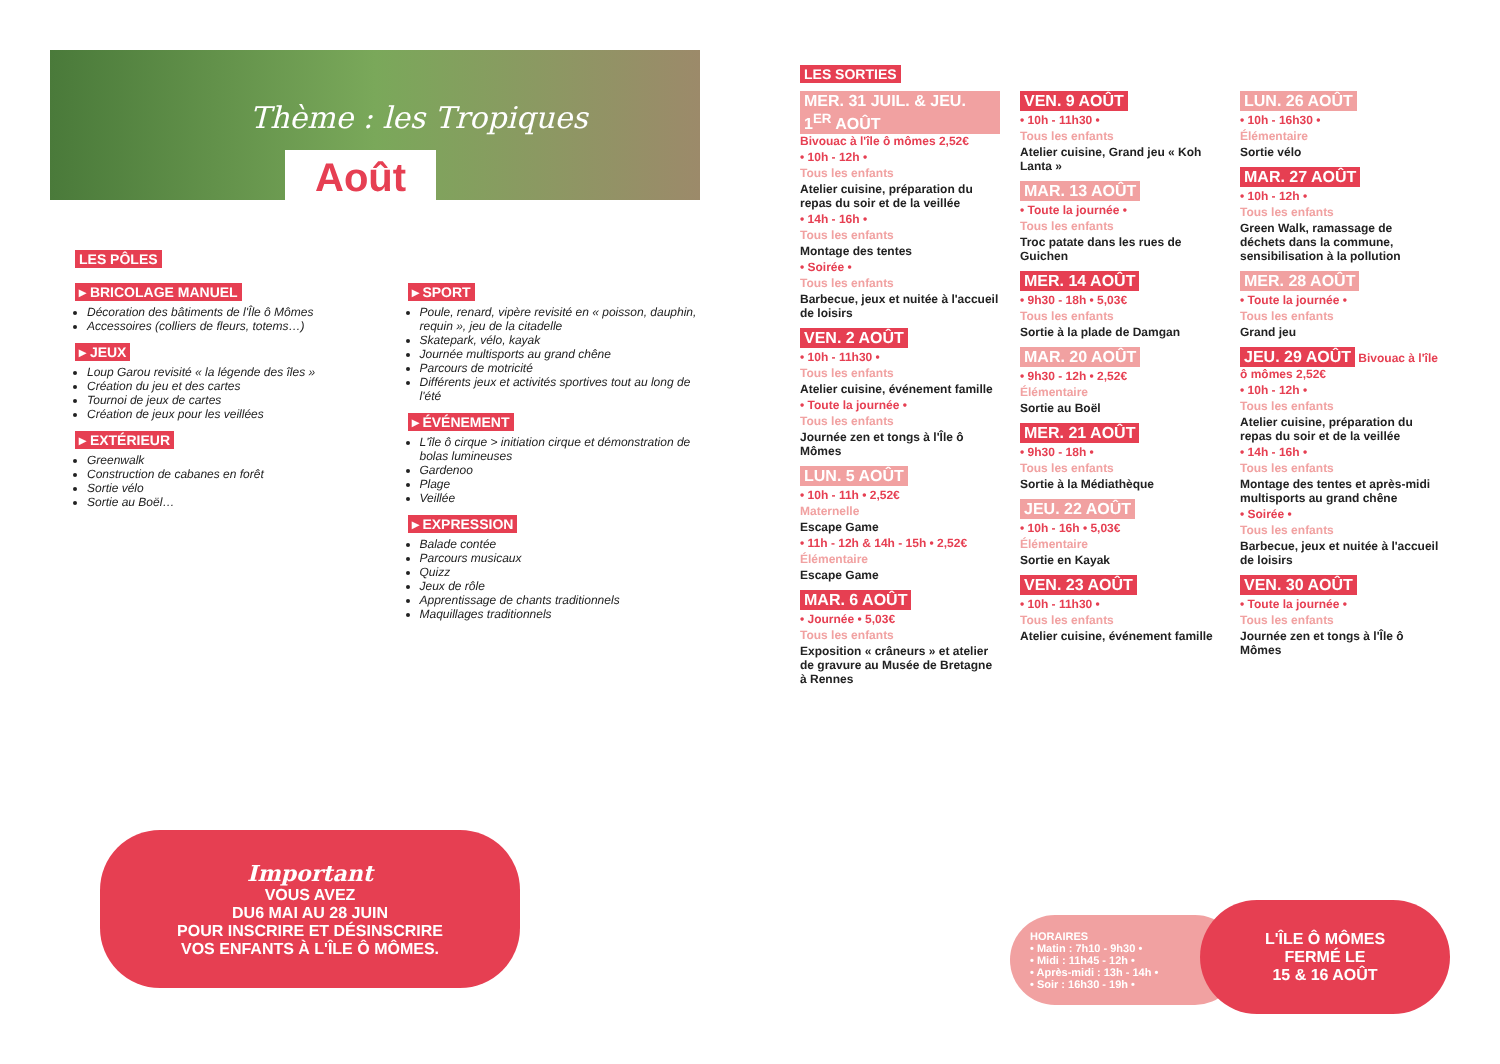Thème : les Tropiques
Août
LES PÔLES
▸ BRICOLAGE MANUEL
Décoration des bâtiments de l'Île ô Mômes
Accessoires (colliers de fleurs, totems…)
▸ JEUX
Loup Garou revisité « la légende des îles »
Création du jeu et des cartes
Tournoi de jeux de cartes
Création de jeux pour les veillées
▸ EXTÉRIEUR
Greenwalk
Construction de cabanes en forêt
Sortie vélo
Sortie au Boël…
▸ SPORT
Poule, renard, vipère revisité en « poisson, dauphin, requin », jeu de la citadelle
Skatepark, vélo, kayak
Journée multisports au grand chêne
Parcours de motricité
Différents jeux et activités sportives tout au long de l'été
▸ ÉVÉNEMENT
L'île ô cirque > initiation cirque et démonstration de bolas lumineuses
Gardenoo
Plage
Veillée
▸ EXPRESSION
Balade contée
Parcours musicaux
Quizz
Jeux de rôle
Apprentissage de chants traditionnels
Maquillages traditionnels
Important
VOUS AVEZ
DU6 MAI AU 28 JUIN
POUR INSCRIRE ET DÉSINSCRIRE
VOS ENFANTS À L'ÎLE Ô MÔMES.
LES SORTIES
MER. 31 JUIL. & JEU. 1<sup>ER</sup> AOÛT Bivouac à l'île ô mômes 2,52€
• 10h - 12h •
Tous les enfants
Atelier cuisine, préparation du repas du soir et de la veillée
• 14h - 16h •
Tous les enfants
Montage des tentes
• Soirée •
Tous les enfants
Barbecue, jeux et nuitée à l'accueil de loisirs
VEN. 2 AOÛT
• 10h - 11h30 •
Tous les enfants
Atelier cuisine, événement famille
• Toute la journée •
Tous les enfants
Journée zen et tongs à l'Île ô Mômes
LUN. 5 AOÛT
• 10h - 11h • 2,52€
Maternelle
Escape Game
• 11h - 12h & 14h - 15h • 2,52€
Élémentaire
Escape Game
MAR. 6 AOÛT
• Journée • 5,03€
Tous les enfants
Exposition « crâneurs » et atelier de gravure au Musée de Bretagne à Rennes
VEN. 9 AOÛT
• 10h - 11h30 •
Tous les enfants
Atelier cuisine, Grand jeu « Koh Lanta »
MAR. 13 AOÛT
• Toute la journée •
Tous les enfants
Troc patate dans les rues de Guichen
MER. 14 AOÛT
• 9h30 - 18h • 5,03€
Tous les enfants
Sortie à la plade de Damgan
MAR. 20 AOÛT
• 9h30 - 12h • 2,52€
Élémentaire
Sortie au Boël
MER. 21 AOÛT
• 9h30 - 18h •
Tous les enfants
Sortie à la Médiathèque
JEU. 22 AOÛT
• 10h - 16h • 5,03€
Élémentaire
Sortie en Kayak
VEN. 23 AOÛT
• 10h - 11h30 •
Tous les enfants
Atelier cuisine, événement famille
LUN. 26 AOÛT
• 10h - 16h30 •
Élémentaire
Sortie vélo
MAR. 27 AOÛT
• 10h - 12h •
Tous les enfants
Green Walk, ramassage de déchets dans la commune, sensibilisation à la pollution
MER. 28 AOÛT
• Toute la journée •
Tous les enfants
Grand jeu
JEU. 29 AOÛT Bivouac à l'île ô mômes 2,52€
• 10h - 12h •
Tous les enfants
Atelier cuisine, préparation du repas du soir et de la veillée
• 14h - 16h •
Tous les enfants
Montage des tentes et après-midi multisports au grand chêne
• Soirée •
Tous les enfants
Barbecue, jeux et nuitée à l'accueil de loisirs
VEN. 30 AOÛT
• Toute la journée •
Tous les enfants
Journée zen et tongs à l'Île ô Mômes
HORAIRES
• Matin : 7h10 - 9h30 •
• Midi : 11h45 - 12h •
• Après-midi : 13h - 14h •
• Soir : 16h30 - 19h •
L'ÎLE Ô MÔMES
FERMÉ LE
15 & 16 AOÛT